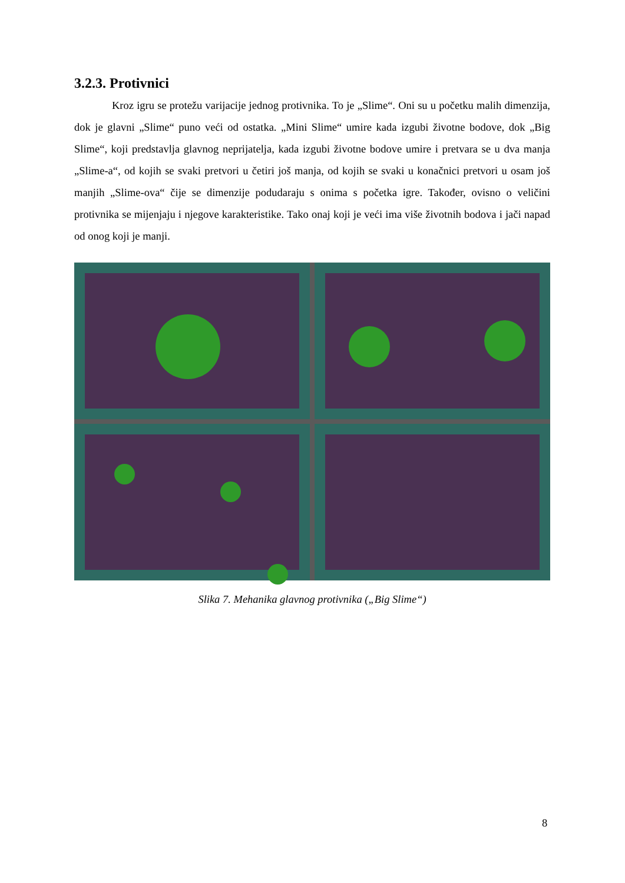3.2.3. Protivnici
Kroz igru se protežu varijacije jednog protivnika. To je „Slime“. Oni su u početku malih dimenzija, dok je glavni „Slime“ puno veći od ostatka. „Mini Slime“ umire kada izgubi životne bodove, dok „Big Slime“, koji predstavlja glavnog neprijatelja, kada izgubi životne bodove umire i pretvara se u dva manja „Slime-a“, od kojih se svaki pretvori u četiri još manja, od kojih se svaki u konačnici pretvori u osam još manjih „Slime-ova“ čije se dimenzije podudaraju s onima s početka igre. Također, ovisno o veličini protivnika se mijenjaju i njegove karakteristike. Tako onaj koji je veći ima više životnih bodova i jači napad od onog koji je manji.
Slika 7. Mehanika glavnog protivnika („Big Slime“)
8